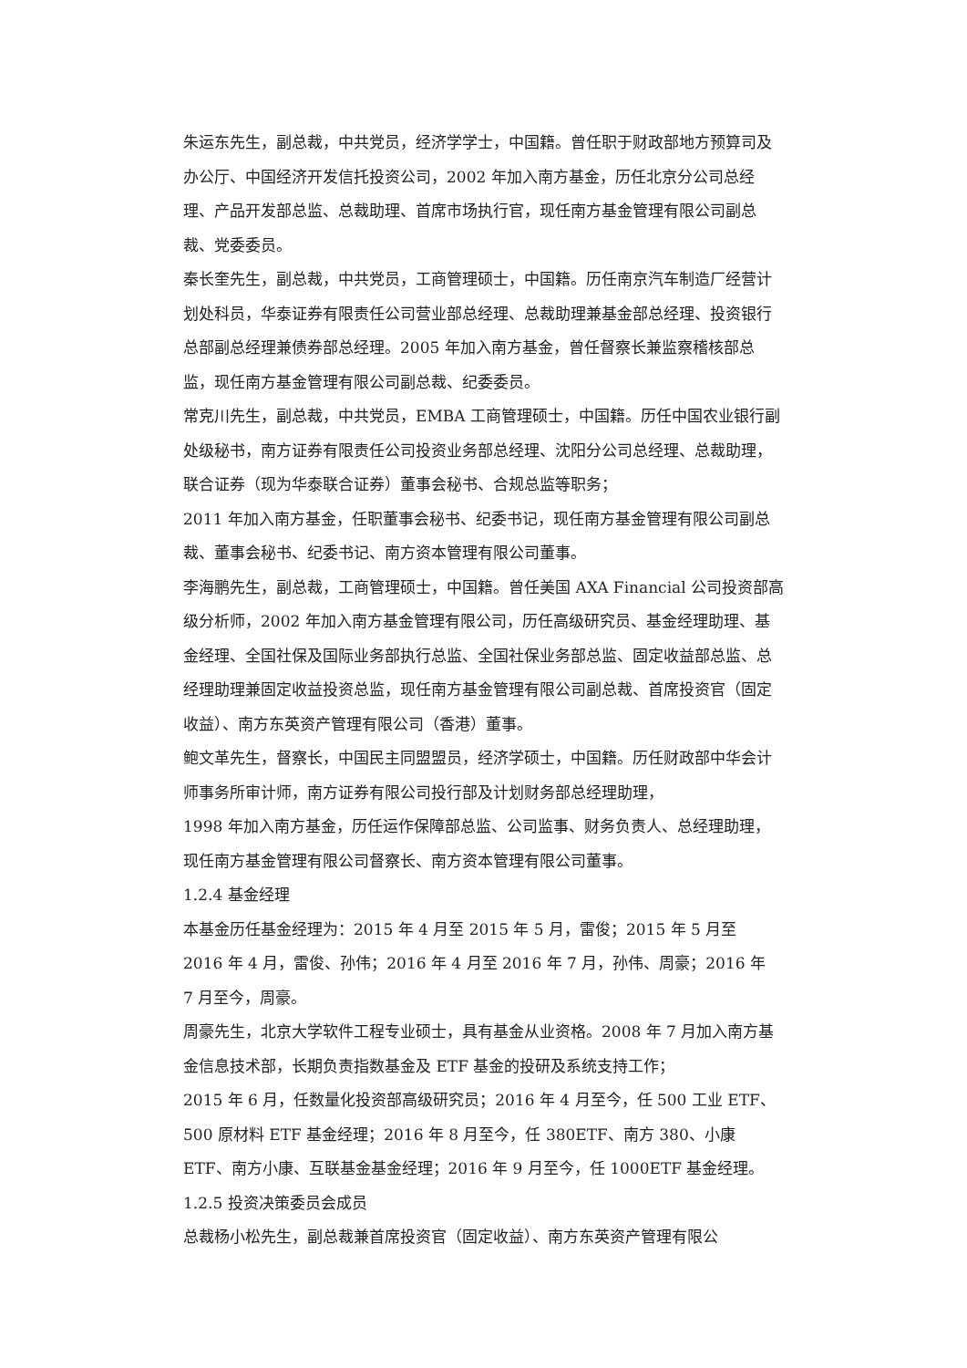朱运东先生，副总裁，中共党员，经济学学士，中国籍。曾任职于财政部地方预算司及办公厅、中国经济开发信托投资公司，2002 年加入南方基金，历任北京分公司总经理、产品开发部总监、总裁助理、首席市场执行官，现任南方基金管理有限公司副总裁、党委委员。
秦长奎先生，副总裁，中共党员，工商管理硕士，中国籍。历任南京汽车制造厂经营计划处科员，华泰证券有限责任公司营业部总经理、总裁助理兼基金部总经理、投资银行总部副总经理兼债券部总经理。2005 年加入南方基金，曾任督察长兼监察稽核部总监，现任南方基金管理有限公司副总裁、纪委委员。
常克川先生，副总裁，中共党员，EMBA 工商管理硕士，中国籍。历任中国农业银行副处级秘书，南方证券有限责任公司投资业务部总经理、沈阳分公司总经理、总裁助理，联合证券（现为华泰联合证券）董事会秘书、合规总监等职务；
2011 年加入南方基金，任职董事会秘书、纪委书记，现任南方基金管理有限公司副总裁、董事会秘书、纪委书记、南方资本管理有限公司董事。
李海鹏先生，副总裁，工商管理硕士，中国籍。曾任美国 AXA Financial 公司投资部高级分析师，2002 年加入南方基金管理有限公司，历任高级研究员、基金经理助理、基金经理、全国社保及国际业务部执行总监、全国社保业务部总监、固定收益部总监、总经理助理兼固定收益投资总监，现任南方基金管理有限公司副总裁、首席投资官（固定收益）、南方东英资产管理有限公司（香港）董事。
鲍文革先生，督察长，中国民主同盟盟员，经济学硕士，中国籍。历任财政部中华会计师事务所审计师，南方证券有限公司投行部及计划财务部总经理助理，
1998 年加入南方基金，历任运作保障部总监、公司监事、财务负责人、总经理助理，现任南方基金管理有限公司督察长、南方资本管理有限公司董事。
1.2.4 基金经理
本基金历任基金经理为：2015 年 4 月至 2015 年 5 月，雷俊；2015 年 5 月至
2016 年 4 月，雷俊、孙伟；2016 年 4 月至 2016 年 7 月，孙伟、周豪；2016 年
7 月至今，周豪。
周豪先生，北京大学软件工程专业硕士，具有基金从业资格。2008 年 7 月加入南方基金信息技术部，长期负责指数基金及 ETF 基金的投研及系统支持工作；
2015 年 6 月，任数量化投资部高级研究员；2016 年 4 月至今，任 500 工业 ETF、500 原材料 ETF 基金经理；2016 年 8 月至今，任 380ETF、南方 380、小康 ETF、南方小康、互联基金基金经理；2016 年 9 月至今，任 1000ETF 基金经理。
1.2.5 投资决策委员会成员
总裁杨小松先生，副总裁兼首席投资官（固定收益）、南方东英资产管理有限公